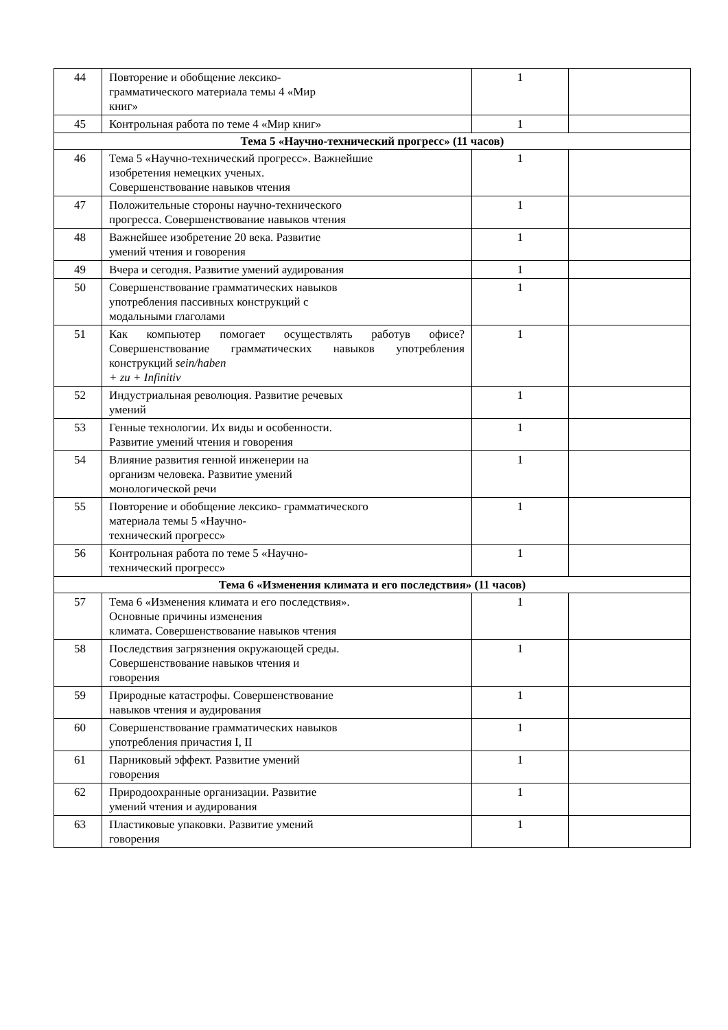| 44 | Повторение и обобщение лексико- грамматического материала темы 4 «Мир книг» | 1 | |
| 45 | Контрольная работа по теме 4 «Мир книг» | 1 | |
| Тема 5 «Научно-технический прогресс» (11 часов) | | | |
| 46 | Тема 5 «Научно-технический прогресс». Важнейшие изобретения немецких ученых. Совершенствование навыков чтения | 1 | |
| 47 | Положительные стороны научно-технического прогресса. Совершенствование навыков чтения | 1 | |
| 48 | Важнейшее изобретение 20 века. Развитие умений чтения и говорения | 1 | |
| 49 | Вчера и сегодня. Развитие умений аудирования | 1 | |
| 50 | Совершенствование грамматических навыков употребления пассивных конструкций с модальными глаголами | 1 | |
| 51 | Как компьютер помогает осуществлять работув офисе? Совершенствование грамматических навыков употребления конструкций sein/haben + zu + Infinitiv | 1 | |
| 52 | Индустриальная революция. Развитие речевых умений | 1 | |
| 53 | Генные технологии. Их виды и особенности. Развитие умений чтения и говорения | 1 | |
| 54 | Влияние развития генной инженерии на организм человека. Развитие умений монологической речи | 1 | |
| 55 | Повторение и обобщение лексико- грамматического материала темы 5 «Научно- технический прогресс» | 1 | |
| 56 | Контрольная работа по теме 5 «Научно- технический прогресс» | 1 | |
| Тема 6 «Изменения климата и его последствия» (11 часов) | | | |
| 57 | Тема 6 «Изменения климата и его последствия». Основные причины изменения климата. Совершенствование навыков чтения | 1 | |
| 58 | Последствия загрязнения окружающей среды. Совершенствование навыков чтения и говорения | 1 | |
| 59 | Природные катастрофы. Совершенствование навыков чтения и аудирования | 1 | |
| 60 | Совершенствование грамматических навыков употребления причастия I, II | 1 | |
| 61 | Парниковый эффект. Развитие умений говорения | 1 | |
| 62 | Природоохранные организации. Развитие умений чтения и аудирования | 1 | |
| 63 | Пластиковые упаковки. Развитие умений говорения | 1 | |